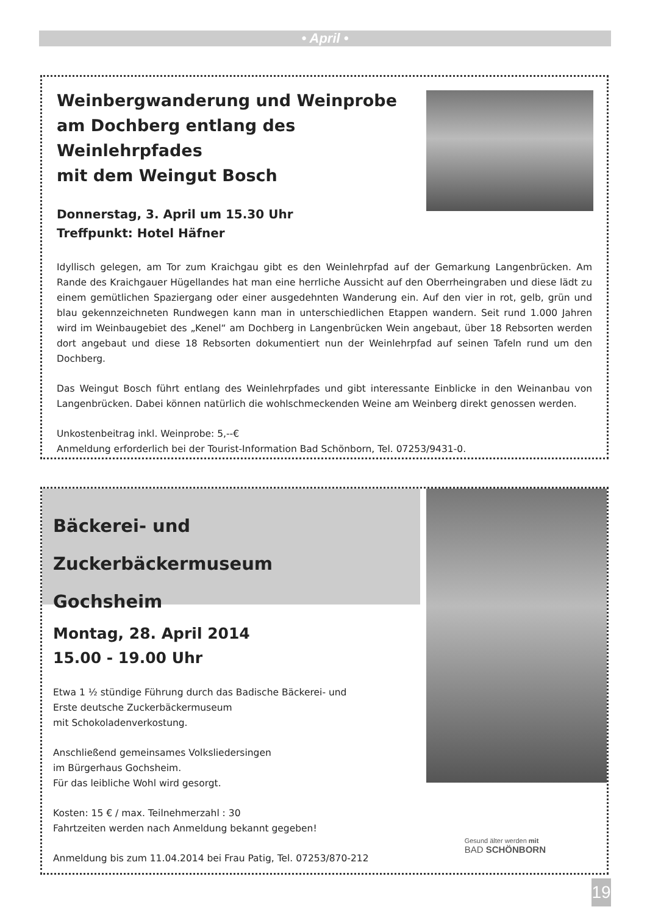• April •
Weinbergwanderung und Weinprobe
am Dochberg entlang des Weinlehrpfades
mit dem Weingut Bosch
Donnerstag, 3. April um 15.30 Uhr
Treffpunkt: Hotel Häfner
Idyllisch gelegen, am Tor zum Kraichgau gibt es den Weinlehrpfad auf der Gemarkung Langenbrücken. Am Rande des Kraichgauer Hügellandes hat man eine herrliche Aussicht auf den Oberrheingraben und diese lädt zu einem gemütlichen Spaziergang oder einer ausgedehnten Wanderung ein. Auf den vier in rot, gelb, grün und blau gekennzeichneten Rundwegen kann man in unterschiedlichen Etappen wandern. Seit rund 1.000 Jahren wird im Weinbaugebiet des „Kenel“ am Dochberg in Langenbrücken Wein angebaut, über 18 Rebsorten werden dort angebaut und diese 18 Rebsorten dokumentiert nun der Weinlehrpfad auf seinen Tafeln rund um den Dochberg.
Das Weingut Bosch führt entlang des Weinlehrpfades und gibt interessante Einblicke in den Weinanbau von Langenbrücken. Dabei können natürlich die wohlschmeckenden Weine am Weinberg direkt genossen werden.
Unkostenbeitrag inkl. Weinprobe: 5,--€
Anmeldung erforderlich bei der Tourist-Information Bad Schönborn, Tel. 07253/9431-0.
Bäckerei- und Zuckerbäckermuseum
Gochsheim
Montag, 28. April 2014
15.00 - 19.00 Uhr
Etwa 1 ½ stündige Führung durch das Badische Bäckerei- und
Erste deutsche Zuckerbäckermuseum
mit Schokoladenverkostung.
Anschließend gemeinsames Volksliedersingen
im Bürgerhaus Gochsheim.
Für das leibliche Wohl wird gesorgt.
Kosten: 15 € / max. Teilnehmerzahl : 30
Fahrtzeiten werden nach Anmeldung bekannt gegeben!
Anmeldung bis zum 11.04.2014 bei Frau Patig, Tel. 07253/870-212
Gesund älter werden mit
BAD SCHÖNBORN
19